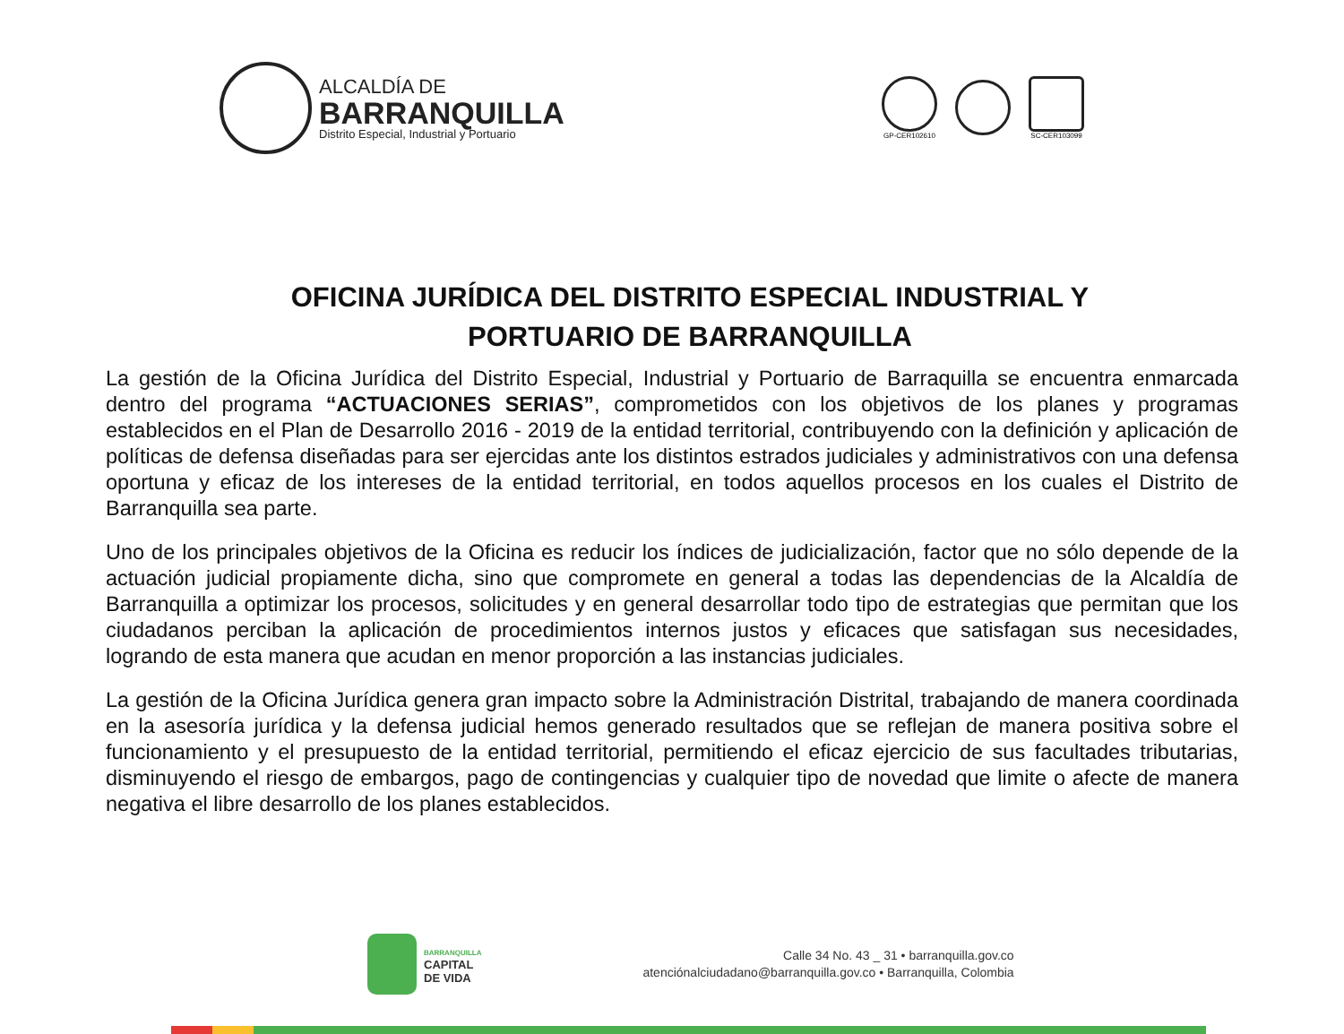ALCALDÍA DE
BARRANQUILLA
Distrito Especial, Industrial y Portuario
GP-CER102610 SC-CER103099
OFICINA JURÍDICA DEL DISTRITO ESPECIAL INDUSTRIAL Y
PORTUARIO DE BARRANQUILLA
La gestión de la Oficina Jurídica del Distrito Especial, Industrial y Portuario de Barraquilla se encuentra enmarcada dentro del programa “ACTUACIONES SERIAS”, comprometidos con los objetivos de los planes y programas establecidos en el Plan de Desarrollo 2016 - 2019 de la entidad territorial, contribuyendo con la definición y aplicación de políticas de defensa diseñadas para ser ejercidas ante los distintos estrados judiciales y administrativos con una defensa oportuna y eficaz de los intereses de la entidad territorial, en todos aquellos procesos en los cuales el Distrito de Barranquilla sea parte.
Uno de los principales objetivos de la Oficina es reducir los índices de judicialización, factor que no sólo depende de la actuación judicial propiamente dicha, sino que compromete en general a todas las dependencias de la Alcaldía de Barranquilla a optimizar los procesos, solicitudes y en general desarrollar todo tipo de estrategias que permitan que los ciudadanos perciban la aplicación de procedimientos internos justos y eficaces que satisfagan sus necesidades, logrando de esta manera que acudan en menor proporción a las instancias judiciales.
La gestión de la Oficina Jurídica genera gran impacto sobre la Administración Distrital, trabajando de manera coordinada en la asesoría jurídica y la defensa judicial hemos generado resultados que se reflejan de manera positiva sobre el funcionamiento y el presupuesto de la entidad territorial, permitiendo el eficaz ejercicio de sus facultades tributarias, disminuyendo el riesgo de embargos, pago de contingencias y cualquier tipo de novedad que limite o afecte de manera negativa el libre desarrollo de los planes establecidos.
BARRANQUILLA
CAPITAL
DE VIDA
Calle 34 No. 43 _ 31 • barranquilla.gov.co
atenciónalciudadano@barranquilla.gov.co • Barranquilla, Colombia